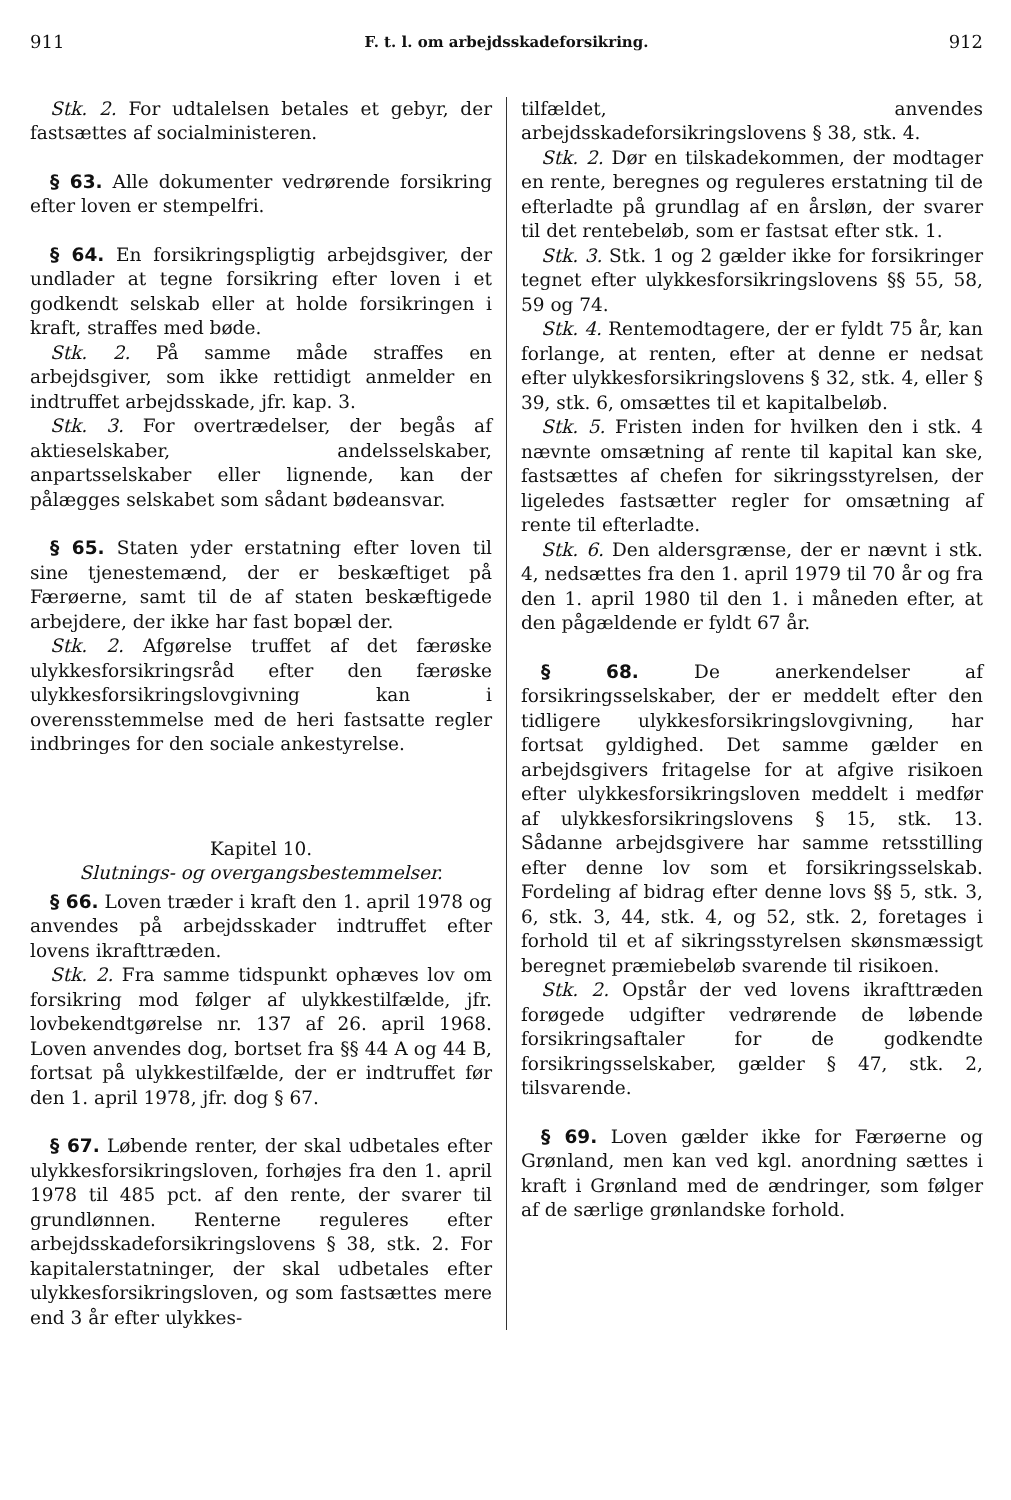911 F. t. l. om arbejdsskadeforsikring. 912
Stk. 2. For udtalelsen betales et gebyr, der fastsættes af socialministeren.
§ 63. Alle dokumenter vedrørende forsikring efter loven er stempelfri.
§ 64. En forsikringspligtig arbejdsgiver, der undlader at tegne forsikring efter loven i et godkendt selskab eller at holde forsikringen i kraft, straffes med bøde.
Stk. 2. På samme måde straffes en arbejdsgiver, som ikke rettidigt anmelder en indtruffet arbejdsskade, jfr. kap. 3.
Stk. 3. For overtrædelser, der begås af aktieselskaber, andelsselskaber, anpartsselskaber eller lignende, kan der pålægges selskabet som sådant bødeansvar.
§ 65. Staten yder erstatning efter loven til sine tjenestemænd, der er beskæftiget på Færøerne, samt til de af staten beskæftigede arbejdere, der ikke har fast bopæl der.
Stk. 2. Afgørelse truffet af det færøske ulykkesforsikringsråd efter den færøske ulykkesforsikringslovgivning kan i overensstemmelse med de heri fastsatte regler indbringes for den sociale ankestyrelse.
Kapitel 10.
Slutnings- og overgangsbestemmelser.
§ 66. Loven træder i kraft den 1. april 1978 og anvendes på arbejdsskader indtruffet efter lovens ikrafttræden.
Stk. 2. Fra samme tidspunkt ophæves lov om forsikring mod følger af ulykkestilfælde, jfr. lovbekendtgørelse nr. 137 af 26. april 1968. Loven anvendes dog, bortset fra §§ 44 A og 44 B, fortsat på ulykkestilfælde, der er indtruffet før den 1. april 1978, jfr. dog § 67.
§ 67. Løbende renter, der skal udbetales efter ulykkesforsikringsloven, forhøjes fra den 1. april 1978 til 485 pct. af den rente, der svarer til grundlønnen. Renterne reguleres efter arbejdsskadeforsikringslovens § 38, stk. 2. For kapitalerstatninger, der skal udbetales efter ulykkesforsikringsloven, og som fastsættes mere end 3 år efter ulykkes-
tilfældet, anvendes arbejdsskadeforsikringslovens § 38, stk. 4.
Stk. 2. Dør en tilskadekommen, der modtager en rente, beregnes og reguleres erstatning til de efterladte på grundlag af en årsløn, der svarer til det rentebeløb, som er fastsat efter stk. 1.
Stk. 3. Stk. 1 og 2 gælder ikke for forsikringer tegnet efter ulykkesforsikringslovens §§ 55, 58, 59 og 74.
Stk. 4. Rentemodtagere, der er fyldt 75 år, kan forlange, at renten, efter at denne er nedsat efter ulykkesforsikringslovens § 32, stk. 4, eller § 39, stk. 6, omsættes til et kapitalbeløb.
Stk. 5. Fristen inden for hvilken den i stk. 4 nævnte omsætning af rente til kapital kan ske, fastsættes af chefen for sikringsstyrelsen, der ligeledes fastsætter regler for omsætning af rente til efterladte.
Stk. 6. Den aldersgrænse, der er nævnt i stk. 4, nedsættes fra den 1. april 1979 til 70 år og fra den 1. april 1980 til den 1. i måneden efter, at den pågældende er fyldt 67 år.
§ 68. De anerkendelser af forsikringsselskaber, der er meddelt efter den tidligere ulykkesforsikringslovgivning, har fortsat gyldighed. Det samme gælder en arbejdsgivers fritagelse for at afgive risikoen efter ulykkesforsikringsloven meddelt i medfør af ulykkesforsikringslovens § 15, stk. 13. Sådanne arbejdsgivere har samme retsstilling efter denne lov som et forsikringsselskab. Fordeling af bidrag efter denne lovs §§ 5, stk. 3, 6, stk. 3, 44, stk. 4, og 52, stk. 2, foretages i forhold til et af sikringsstyrelsen skønsmæssigt beregnet præmiebeløb svarende til risikoen.
Stk. 2. Opstår der ved lovens ikrafttræden forøgede udgifter vedrørende de løbende forsikringsaftaler for de godkendte forsikringsselskaber, gælder § 47, stk. 2, tilsvarende.
§ 69. Loven gælder ikke for Færøerne og Grønland, men kan ved kgl. anordning sættes i kraft i Grønland med de ændringer, som følger af de særlige grønlandske forhold.